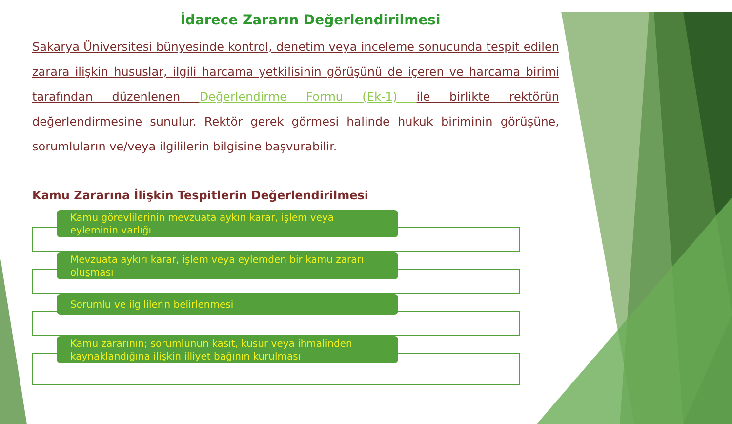İdarece Zararın Değerlendirilmesi
Sakarya Üniversitesi bünyesinde kontrol, denetim veya inceleme sonucunda tespit edilen zarara ilişkin hususlar, ilgili harcama yetkilisinin görüşünü de içeren ve harcama birimi tarafından düzenlenen Değerlendirme Formu (Ek-1) ile birlikte rektörün değerlendirmesine sunulur. Rektör gerek görmesi halinde hukuk biriminin görüşüne, sorumluların ve/veya ilgililerin bilgisine başvurabilir.
Kamu Zararına İlişkin Tespitlerin Değerlendirilmesi
Kamu görevlilerinin mevzuata aykırı karar, işlem veya eyleminin varlığı
Mevzuata aykırı karar, işlem veya eylemden bir kamu zararı oluşması
Sorumlu ve ilgililerin belirlenmesi
Kamu zararının; sorumlunun kasıt, kusur veya ihmalinden kaynaklandığına ilişkin illiyet bağının kurulması